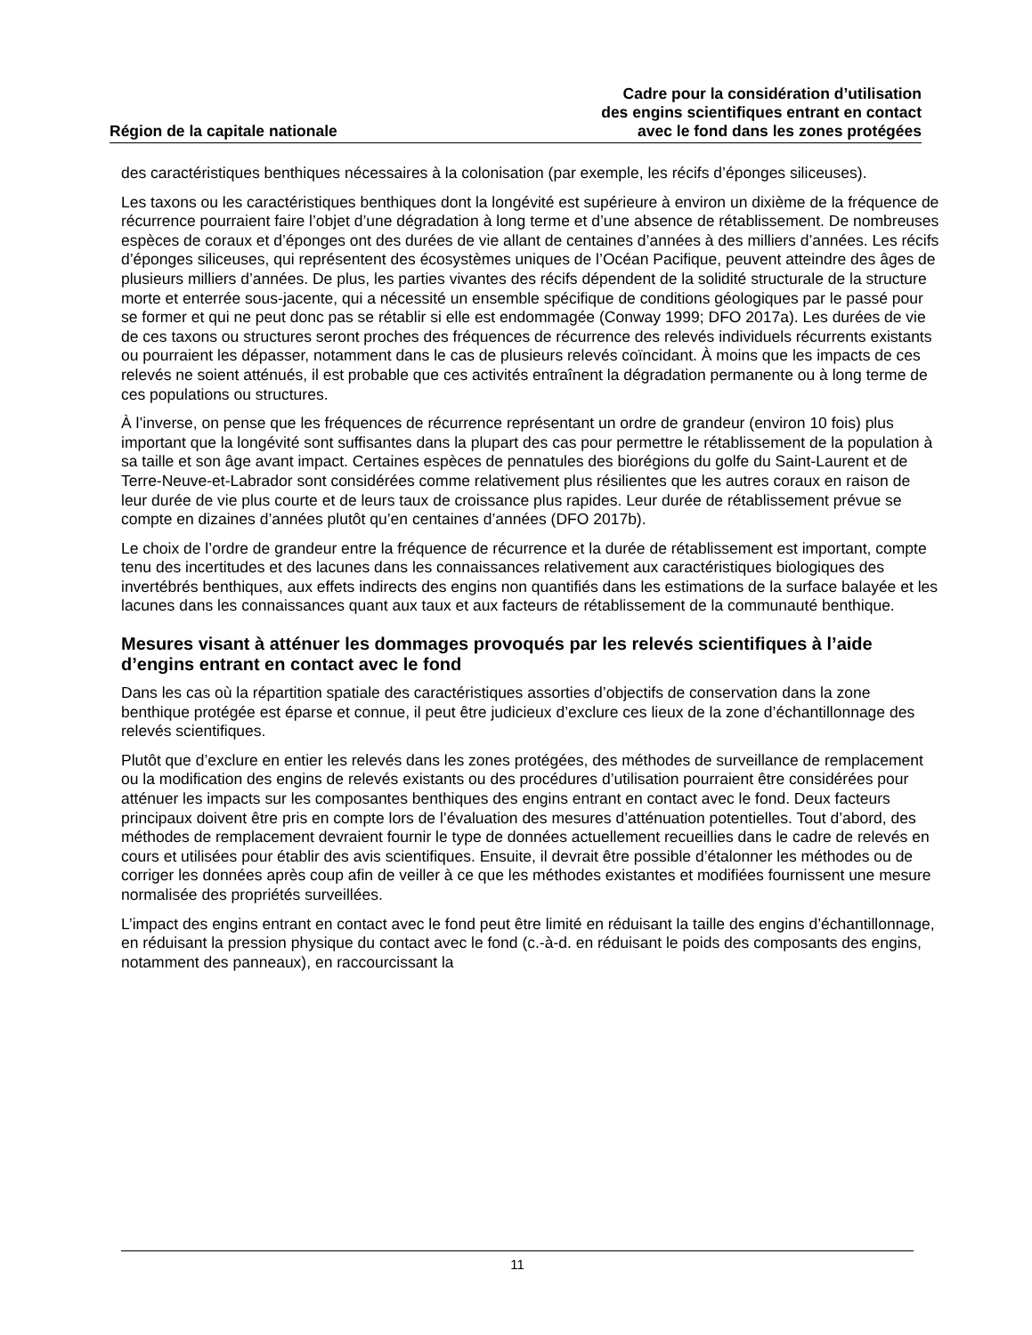Région de la capitale nationale
Cadre pour la considération d’utilisation
des engins scientifiques entrant en contact
avec le fond dans les zones protégées
des caractéristiques benthiques nécessaires à la colonisation (par exemple, les récifs d’éponges siliceuses).
Les taxons ou les caractéristiques benthiques dont la longévité est supérieure à environ un dixième de la fréquence de récurrence pourraient faire l’objet d’une dégradation à long terme et d’une absence de rétablissement. De nombreuses espèces de coraux et d’éponges ont des durées de vie allant de centaines d’années à des milliers d’années. Les récifs d’éponges siliceuses, qui représentent des écosystèmes uniques de l’Océan Pacifique, peuvent atteindre des âges de plusieurs milliers d’années. De plus, les parties vivantes des récifs dépendent de la solidité structurale de la structure morte et enterrée sous-jacente, qui a nécessité un ensemble spécifique de conditions géologiques par le passé pour se former et qui ne peut donc pas se rétablir si elle est endommagée (Conway 1999; DFO 2017a). Les durées de vie de ces taxons ou structures seront proches des fréquences de récurrence des relevés individuels récurrents existants ou pourraient les dépasser, notamment dans le cas de plusieurs relevés coïncidant. À moins que les impacts de ces relevés ne soient atténués, il est probable que ces activités entraînent la dégradation permanente ou à long terme de ces populations ou structures.
À l’inverse, on pense que les fréquences de récurrence représentant un ordre de grandeur (environ 10 fois) plus important que la longévité sont suffisantes dans la plupart des cas pour permettre le rétablissement de la population à sa taille et son âge avant impact. Certaines espèces de pennatules des biorégions du golfe du Saint-Laurent et de Terre-Neuve-et-Labrador sont considérées comme relativement plus résilientes que les autres coraux en raison de leur durée de vie plus courte et de leurs taux de croissance plus rapides. Leur durée de rétablissement prévue se compte en dizaines d’années plutôt qu’en centaines d’années (DFO 2017b).
Le choix de l’ordre de grandeur entre la fréquence de récurrence et la durée de rétablissement est important, compte tenu des incertitudes et des lacunes dans les connaissances relativement aux caractéristiques biologiques des invertébrés benthiques, aux effets indirects des engins non quantifiés dans les estimations de la surface balayée et les lacunes dans les connaissances quant aux taux et aux facteurs de rétablissement de la communauté benthique.
Mesures visant à atténuer les dommages provoqués par les relevés scientifiques à l’aide d’engins entrant en contact avec le fond
Dans les cas où la répartition spatiale des caractéristiques assorties d’objectifs de conservation dans la zone benthique protégée est éparse et connue, il peut être judicieux d’exclure ces lieux de la zone d’échantillonnage des relevés scientifiques.
Plutôt que d’exclure en entier les relevés dans les zones protégées, des méthodes de surveillance de remplacement ou la modification des engins de relevés existants ou des procédures d’utilisation pourraient être considérées pour atténuer les impacts sur les composantes benthiques des engins entrant en contact avec le fond. Deux facteurs principaux doivent être pris en compte lors de l’évaluation des mesures d’atténuation potentielles. Tout d’abord, des méthodes de remplacement devraient fournir le type de données actuellement recueillies dans le cadre de relevés en cours et utilisées pour établir des avis scientifiques. Ensuite, il devrait être possible d’étalonner les méthodes ou de corriger les données après coup afin de veiller à ce que les méthodes existantes et modifiées fournissent une mesure normalisée des propriétés surveillées.
L’impact des engins entrant en contact avec le fond peut être limité en réduisant la taille des engins d’échantillonnage, en réduisant la pression physique du contact avec le fond (c.-à-d. en réduisant le poids des composants des engins, notamment des panneaux), en raccourcissant la
11